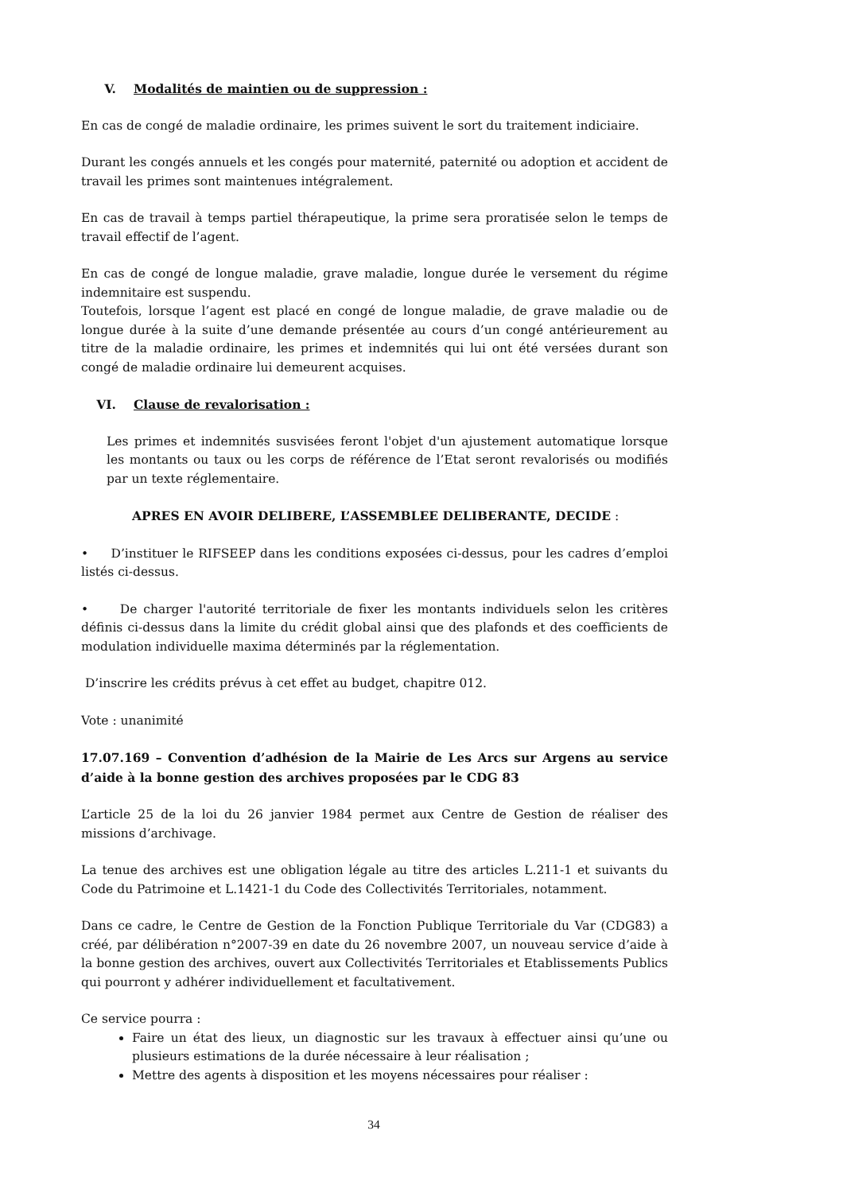V. Modalités de maintien ou de suppression :
En cas de congé de maladie ordinaire, les primes suivent le sort du traitement indiciaire.
Durant les congés annuels et les congés pour maternité, paternité ou adoption et accident de travail les primes sont maintenues intégralement.
En cas de travail à temps partiel thérapeutique, la prime sera proratisée selon le temps de travail effectif de l’agent.
En cas de congé de longue maladie, grave maladie, longue durée le versement du régime indemnitaire est suspendu.
Toutefois, lorsque l’agent est placé en congé de longue maladie, de grave maladie ou de longue durée à la suite d’une demande présentée au cours d’un congé antérieurement au titre de la maladie ordinaire, les primes et indemnités qui lui ont été versées durant son congé de maladie ordinaire lui demeurent acquises.
VI. Clause de revalorisation :
Les primes et indemnités susvisées feront l'objet d'un ajustement automatique lorsque les montants ou taux ou les corps de référence de l’Etat seront revalorisés ou modifiés par un texte réglementaire.
APRES EN AVOIR DELIBERE, L’ASSEMBLEE DELIBERANTE, DECIDE :
• D’instituer le RIFSEEP dans les conditions exposées ci-dessus, pour les cadres d’emploi listés ci-dessus.
• De charger l'autorité territoriale de fixer les montants individuels selon les critères définis ci-dessus dans la limite du crédit global ainsi que des plafonds et des coefficients de modulation individuelle maxima déterminés par la réglementation.
D’inscrire les crédits prévus à cet effet au budget, chapitre 012.
Vote : unanimité
17.07.169 – Convention d’adhésion de la Mairie de Les Arcs sur Argens au service d’aide à la bonne gestion des archives proposées par le CDG 83
L’article 25 de la loi du 26 janvier 1984 permet aux Centre de Gestion de réaliser des missions d’archivage.
La tenue des archives est une obligation légale au titre des articles L.211-1 et suivants du Code du Patrimoine et L.1421-1 du Code des Collectivités Territoriales, notamment.
Dans ce cadre, le Centre de Gestion de la Fonction Publique Territoriale du Var (CDG83) a créé, par délibération n°2007-39 en date du 26 novembre 2007, un nouveau service d’aide à la bonne gestion des archives, ouvert aux Collectivités Territoriales et Etablissements Publics qui pourront y adhérer individuellement et facultativement.
Ce service pourra :
Faire un état des lieux, un diagnostic sur les travaux à effectuer ainsi qu’une ou plusieurs estimations de la durée nécessaire à leur réalisation ;
Mettre des agents à disposition et les moyens nécessaires pour réaliser :
34